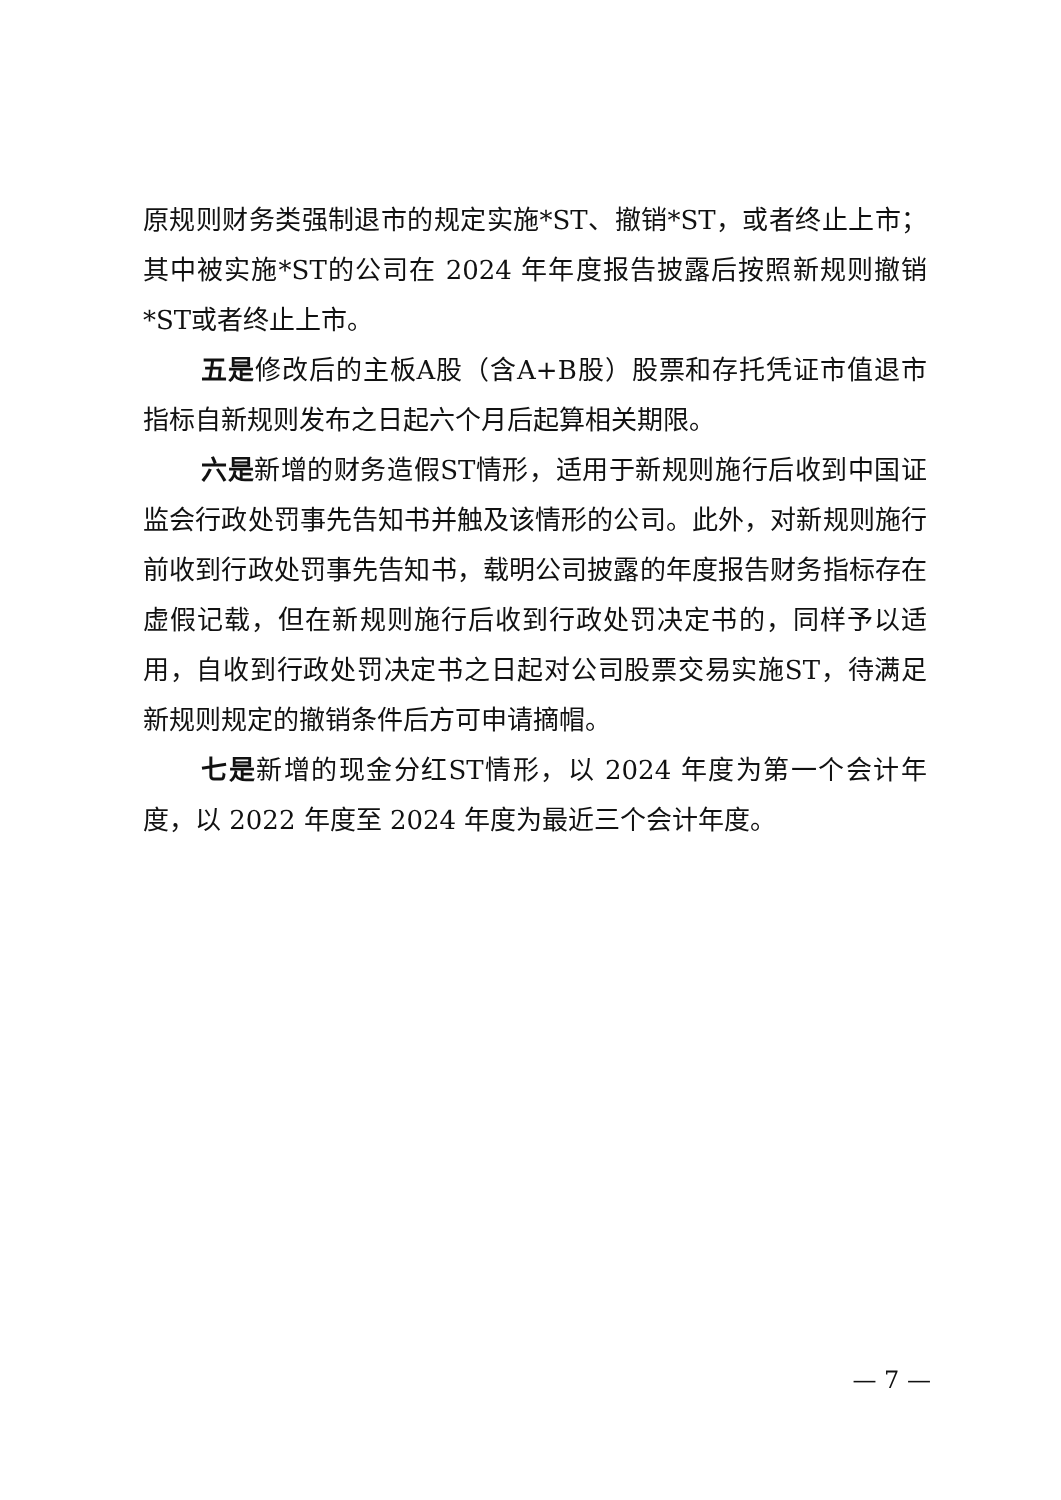原规则财务类强制退市的规定实施*ST、撤销*ST，或者终止上市；其中被实施*ST的公司在 2024 年年度报告披露后按照新规则撤销*ST或者终止上市。
五是修改后的主板A股（含A+B股）股票和存托凭证市值退市指标自新规则发布之日起六个月后起算相关期限。
六是新增的财务造假ST情形，适用于新规则施行后收到中国证监会行政处罚事先告知书并触及该情形的公司。此外，对新规则施行前收到行政处罚事先告知书，载明公司披露的年度报告财务指标存在虚假记载，但在新规则施行后收到行政处罚决定书的，同样予以适用，自收到行政处罚决定书之日起对公司股票交易实施ST，待满足新规则规定的撤销条件后方可申请摘帽。
七是新增的现金分红ST情形，以 2024 年度为第一个会计年度，以 2022 年度至 2024 年度为最近三个会计年度。
— 7 —